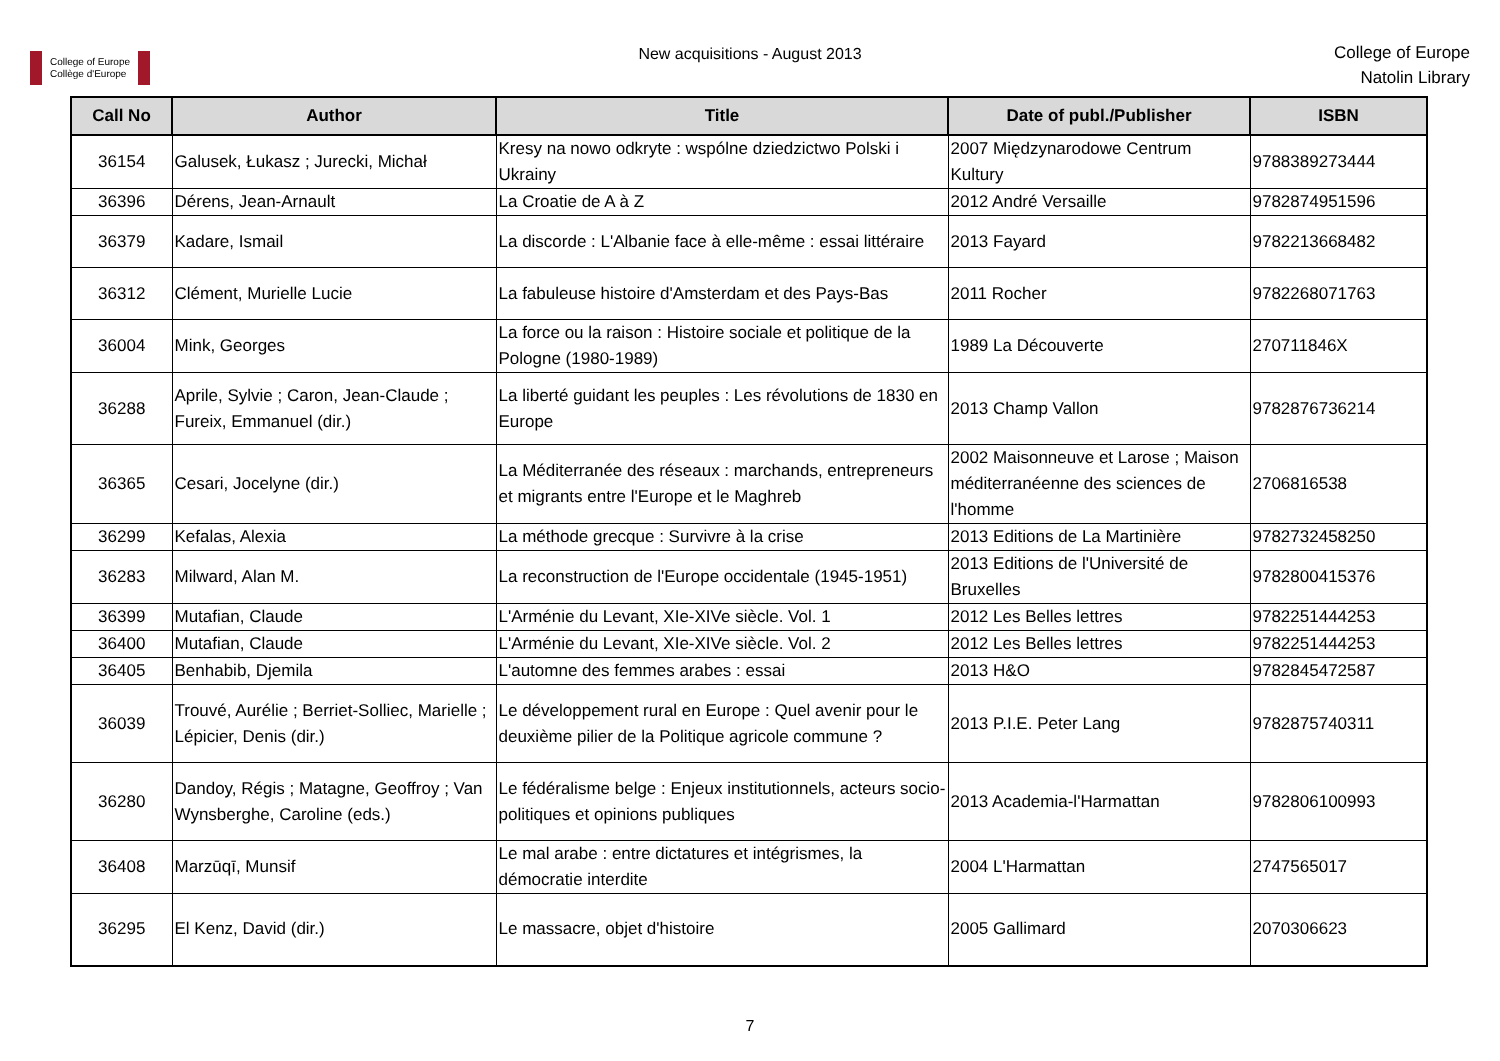College of Europe
Collège d'Europe
New acquisitions - August 2013
College of Europe
Natolin Library
| Call No | Author | Title | Date of publ./Publisher | ISBN |
| --- | --- | --- | --- | --- |
| 36154 | Galusek, Łukasz ; Jurecki, Michał | Kresy na nowo odkryte : wspólne dziedzictwo Polski i Ukrainy | 2007 Międzynarodowe Centrum Kultury | 9788389273444 |
| 36396 | Dérens, Jean-Arnault | La Croatie de A à Z | 2012 André Versaille | 9782874951596 |
| 36379 | Kadare, Ismail | La discorde : L'Albanie face à elle-même : essai littéraire | 2013 Fayard | 9782213668482 |
| 36312 | Clément, Murielle Lucie | La fabuleuse histoire d'Amsterdam et des Pays-Bas | 2011 Rocher | 9782268071763 |
| 36004 | Mink, Georges | La force ou la raison : Histoire sociale et politique de la Pologne (1980-1989) | 1989 La Découverte | 270711846X |
| 36288 | Aprile, Sylvie ; Caron, Jean-Claude ; Fureix, Emmanuel (dir.) | La liberté guidant les peuples : Les révolutions de 1830 en Europe | 2013 Champ Vallon | 9782876736214 |
| 36365 | Cesari, Jocelyne (dir.) | La Méditerranée des réseaux : marchands, entrepreneurs et migrants entre l'Europe et le Maghreb | 2002 Maisonneuve et Larose ; Maison méditerranéenne des sciences de l'homme | 2706816538 |
| 36299 | Kefalas, Alexia | La méthode grecque : Survivre à la crise | 2013 Editions de La Martinière | 9782732458250 |
| 36283 | Milward, Alan M. | La reconstruction de l'Europe occidentale (1945-1951) | 2013 Editions de l'Université de Bruxelles | 9782800415376 |
| 36399 | Mutafian, Claude | L'Arménie du Levant, XIe-XIVe siècle. Vol. 1 | 2012 Les Belles lettres | 9782251444253 |
| 36400 | Mutafian, Claude | L'Arménie du Levant, XIe-XIVe siècle. Vol. 2 | 2012 Les Belles lettres | 9782251444253 |
| 36405 | Benhabib, Djemila | L'automne des femmes arabes : essai | 2013 H&O | 9782845472587 |
| 36039 | Trouvé, Aurélie ; Berriet-Solliec, Marielle ; Lépicier, Denis (dir.) | Le développement rural en Europe : Quel avenir pour le deuxième pilier de la Politique agricole commune ? | 2013 P.I.E. Peter Lang | 9782875740311 |
| 36280 | Dandoy, Régis ; Matagne, Geoffroy ; Van Wynsberghe, Caroline (eds.) | Le fédéralisme belge : Enjeux institutionnels, acteurs socio-politiques et opinions publiques | 2013 Academia-l'Harmattan | 9782806100993 |
| 36408 | Marzūqī, Munsif | Le mal arabe : entre dictatures et intégrismes, la démocratie interdite | 2004 L'Harmattan | 2747565017 |
| 36295 | El Kenz, David (dir.) | Le massacre, objet d'histoire | 2005 Gallimard | 2070306623 |
7